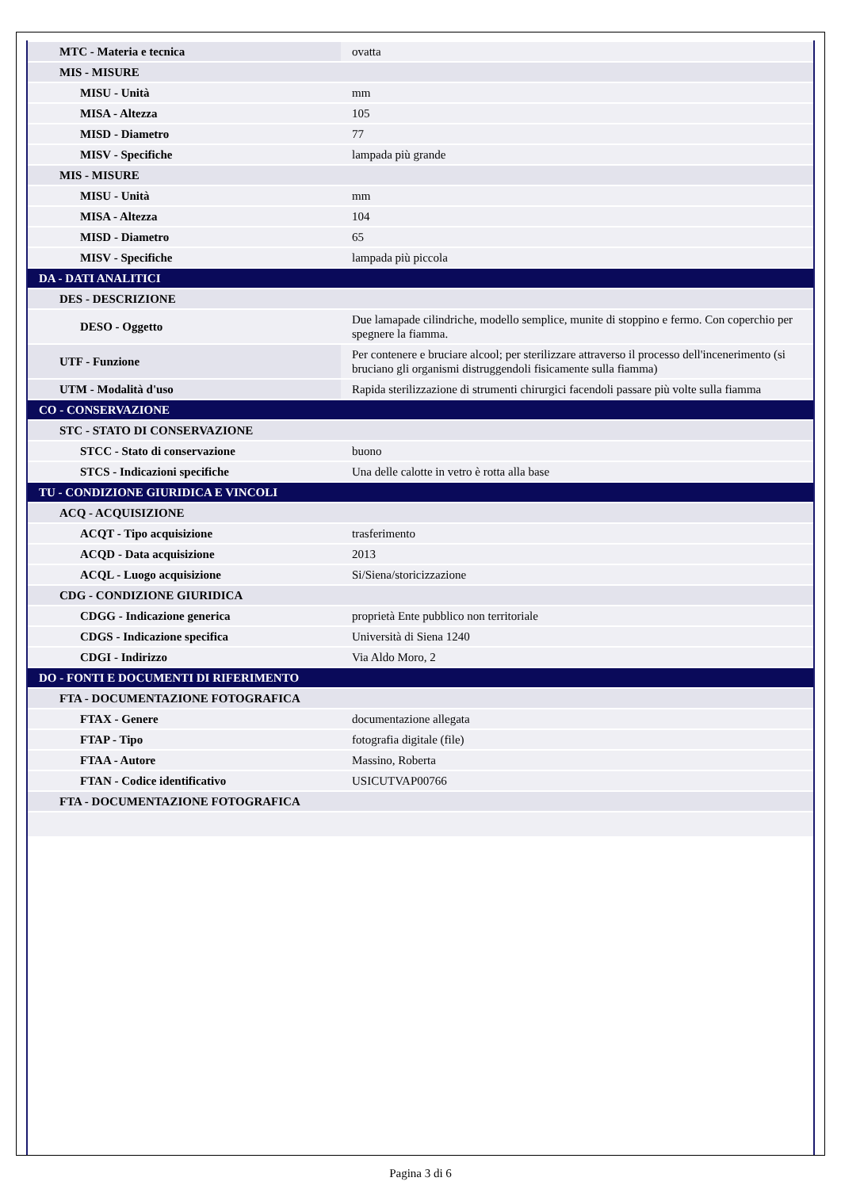| MTC - Materia e tecnica | ovatta |
| MIS - MISURE | |
| MISU - Unità | mm |
| MISA - Altezza | 105 |
| MISD - Diametro | 77 |
| MISV - Specifiche | lampada più grande |
| MIS - MISURE | |
| MISU - Unità | mm |
| MISA - Altezza | 104 |
| MISD - Diametro | 65 |
| MISV - Specifiche | lampada più piccola |
| DA - DATI ANALITICI | |
| DES - DESCRIZIONE | |
| DESO - Oggetto | Due lamapade cilindriche, modello semplice, munite di stoppino e fermo. Con coperchio per spegnere la fiamma. |
| UTF - Funzione | Per contenere e bruciare alcool; per sterilizzare attraverso il processo dell'incenerimento (si bruciano gli organismi distruggendoli fisicamente sulla fiamma) |
| UTM - Modalità d'uso | Rapida sterilizzazione di strumenti chirurgici facendoli passare più volte sulla fiamma |
| CO - CONSERVAZIONE | |
| STC - STATO DI CONSERVAZIONE | |
| STCC - Stato di conservazione | buono |
| STCS - Indicazioni specifiche | Una delle calotte in vetro è rotta alla base |
| TU - CONDIZIONE GIURIDICA E VINCOLI | |
| ACQ - ACQUISIZIONE | |
| ACQT - Tipo acquisizione | trasferimento |
| ACQD - Data acquisizione | 2013 |
| ACQL - Luogo acquisizione | Si/Siena/storicizzazione |
| CDG - CONDIZIONE GIURIDICA | |
| CDGG - Indicazione generica | proprietà Ente pubblico non territoriale |
| CDGS - Indicazione specifica | Università di Siena 1240 |
| CDGI - Indirizzo | Via Aldo Moro, 2 |
| DO - FONTI E DOCUMENTI DI RIFERIMENTO | |
| FTA - DOCUMENTAZIONE FOTOGRAFICA | |
| FTAX - Genere | documentazione allegata |
| FTAP - Tipo | fotografia digitale (file) |
| FTAA - Autore | Massino, Roberta |
| FTAN - Codice identificativo | USICUTVAP00766 |
| FTA - DOCUMENTAZIONE FOTOGRAFICA | |
Pagina 3 di 6